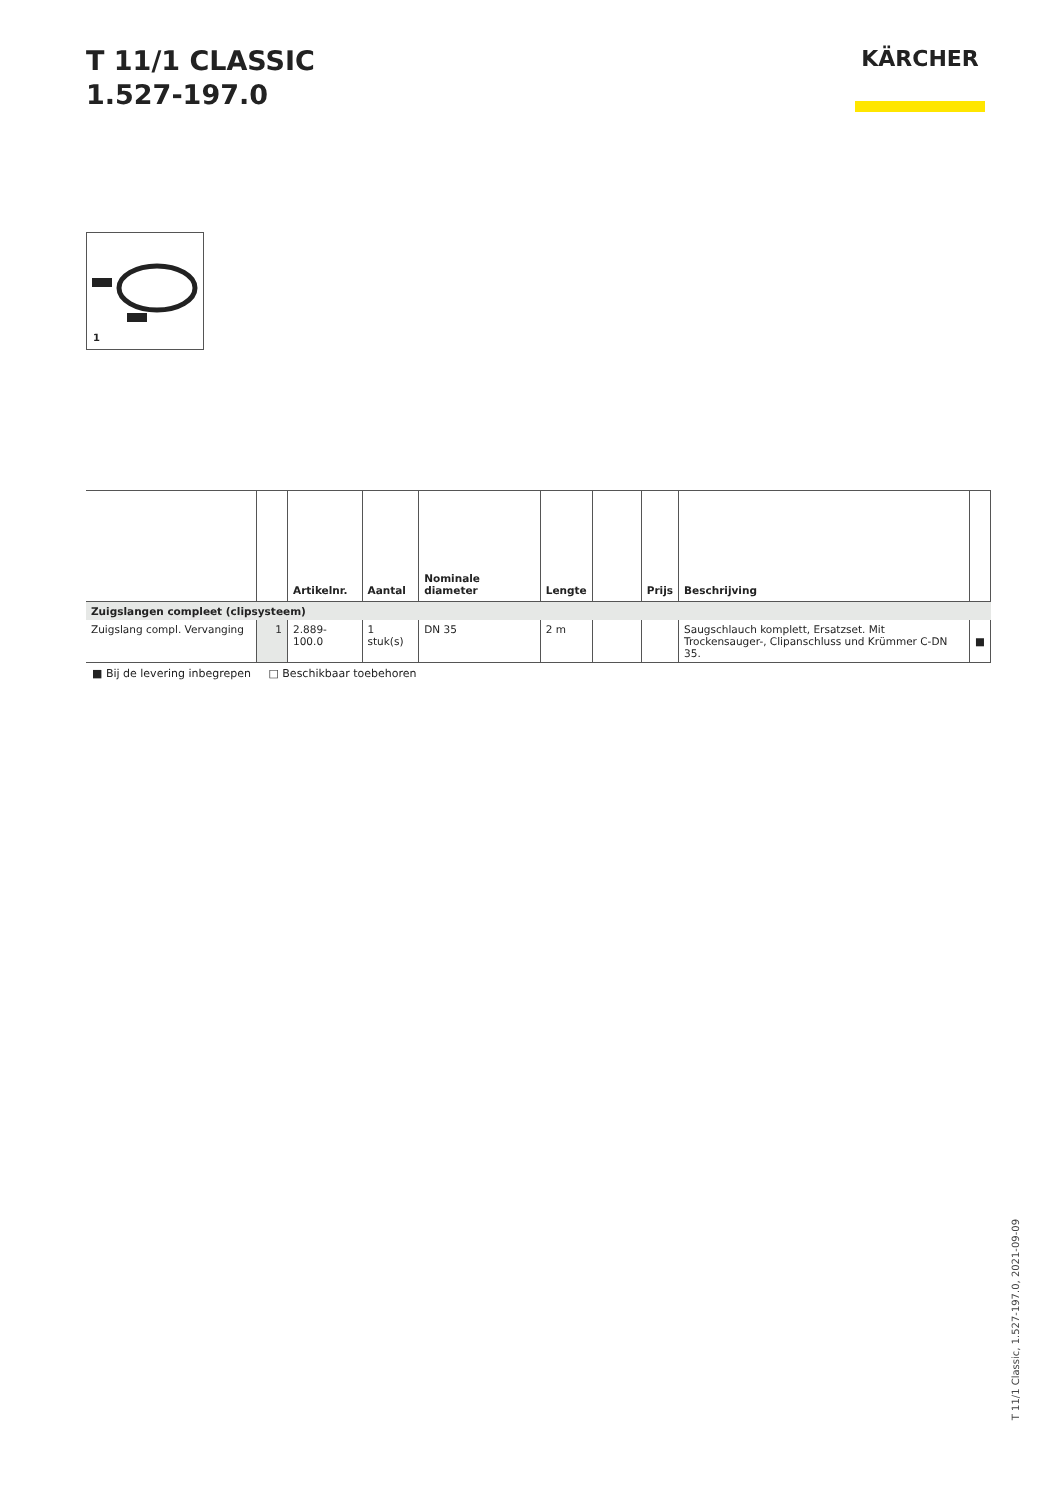T 11/1 CLASSIC
1.527-197.0
KÄRCHER
1
| | | Artikelnr. | Aantal | Nominale diameter | Lengte | | Prijs | Beschrijving | |
| --- | --- | --- | --- | --- | --- | --- | --- | --- | --- |
| Zuigslangen compleet (clipsysteem) | | | | | | | | | |
| Zuigslang compl. Vervanging | 1 | 2.889-100.0 | 1 stuk(s) | DN 35 | 2 m | | | Saugschlauch komplett, Ersatzset. Mit Trockensauger-, Clipanschluss und Krümmer C-DN 35. | ■ |
■ Bij de levering inbegrepen □ Beschikbaar toebehoren
T 11/1 Classic, 1.527-197.0, 2021-09-09